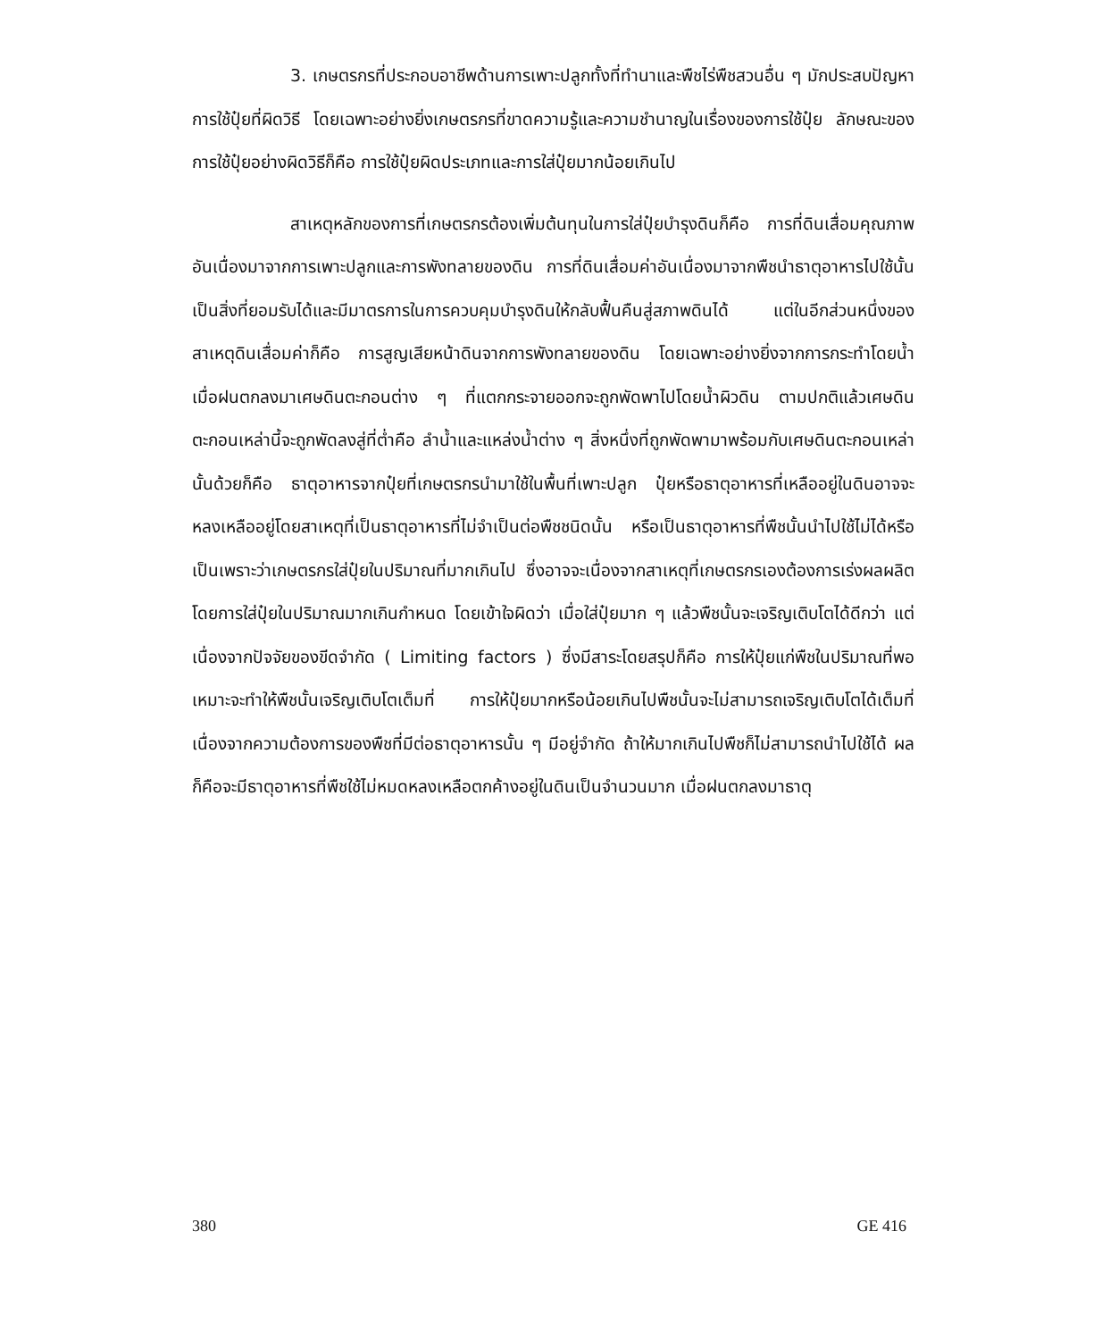3. เกษตรกรที่ประกอบอาชีพด้านการเพาะปลูกทั้งที่ทำนาและพืชไร่พืชสวนอื่น ๆ มักประสบปัญหาการใช้ปุ๋ยที่ผิดวิธี โดยเฉพาะอย่างยิ่งเกษตรกรที่ขาดความรู้และความชำนาญในเรื่องของการใช้ปุ๋ย ลักษณะของการใช้ปุ๋ยอย่างผิดวิธีก็คือ การใช้ปุ๋ยผิดประเภทและการใส่ปุ๋ยมากน้อยเกินไป
สาเหตุหลักของการที่เกษตรกรต้องเพิ่มต้นทุนในการใส่ปุ๋ยบำรุงดินก็คือ การที่ดินเสื่อมคุณภาพ อันเนื่องมาจากการเพาะปลูกและการพังทลายของดิน การที่ดินเสื่อมค่าอันเนื่องมาจากพืชนำธาตุอาหารไปใช้นั้นเป็นสิ่งที่ยอมรับได้และมีมาตรการในการควบคุมบำรุงดินให้กลับฟื้นคืนสู่สภาพดินได้ แต่ในอีกส่วนหนึ่งของสาเหตุดินเสื่อมค่าก็คือ การสูญเสียหน้าดินจากการพังทลายของดิน โดยเฉพาะอย่างยิ่งจากการกระทำโดยน้ำ เมื่อฝนตกลงมาเศษดินตะกอนต่าง ๆ ที่แตกกระจายออกจะถูกพัดพาไปโดยน้ำผิวดิน ตามปกติแล้วเศษดินตะกอนเหล่านี้จะถูกพัดลงสู่ที่ต่ำคือ ลำน้ำและแหล่งน้ำต่าง ๆ สิ่งหนึ่งที่ถูกพัดพามาพร้อมกับเศษดินตะกอนเหล่านั้นด้วยก็คือ ธาตุอาหารจากปุ๋ยที่เกษตรกรนำมาใช้ในพื้นที่เพาะปลูก ปุ๋ยหรือธาตุอาหารที่เหลืออยู่ในดินอาจจะหลงเหลืออยู่โดยสาเหตุที่เป็นธาตุอาหารที่ไม่จำเป็นต่อพืชชนิดนั้น หรือเป็นธาตุอาหารที่พืชนั้นนำไปใช้ไม่ได้หรือเป็นเพราะว่าเกษตรกรใส่ปุ๋ยในปริมาณที่มากเกินไป ซึ่งอาจจะเนื่องจากสาเหตุที่เกษตรกรเองต้องการเร่งผลผลิตโดยการใส่ปุ๋ยในปริมาณมากเกินกำหนด โดยเข้าใจผิดว่า เมื่อใส่ปุ๋ยมาก ๆ แล้วพืชนั้นจะเจริญเติบโตได้ดีกว่า แต่เนื่องจากปัจจัยของขีดจำกัด ( Limiting factors ) ซึ่งมีสาระโดยสรุปก็คือ การให้ปุ๋ยแก่พืชในปริมาณที่พอเหมาะจะทำให้พืชนั้นเจริญเติบโตเต็มที่ การให้ปุ๋ยมากหรือน้อยเกินไปพืชนั้นจะไม่สามารถเจริญเติบโตได้เต็มที่ เนื่องจากความต้องการของพืชที่มีต่อธาตุอาหารนั้น ๆ มีอยู่จำกัด ถ้าให้มากเกินไปพืชก็ไม่สามารถนำไปใช้ได้ ผลก็คือจะมีธาตุอาหารที่พืชใช้ไม่หมดหลงเหลือตกค้างอยู่ในดินเป็นจำนวนมาก เมื่อฝนตกลงมาธาตุ
380 GE 416